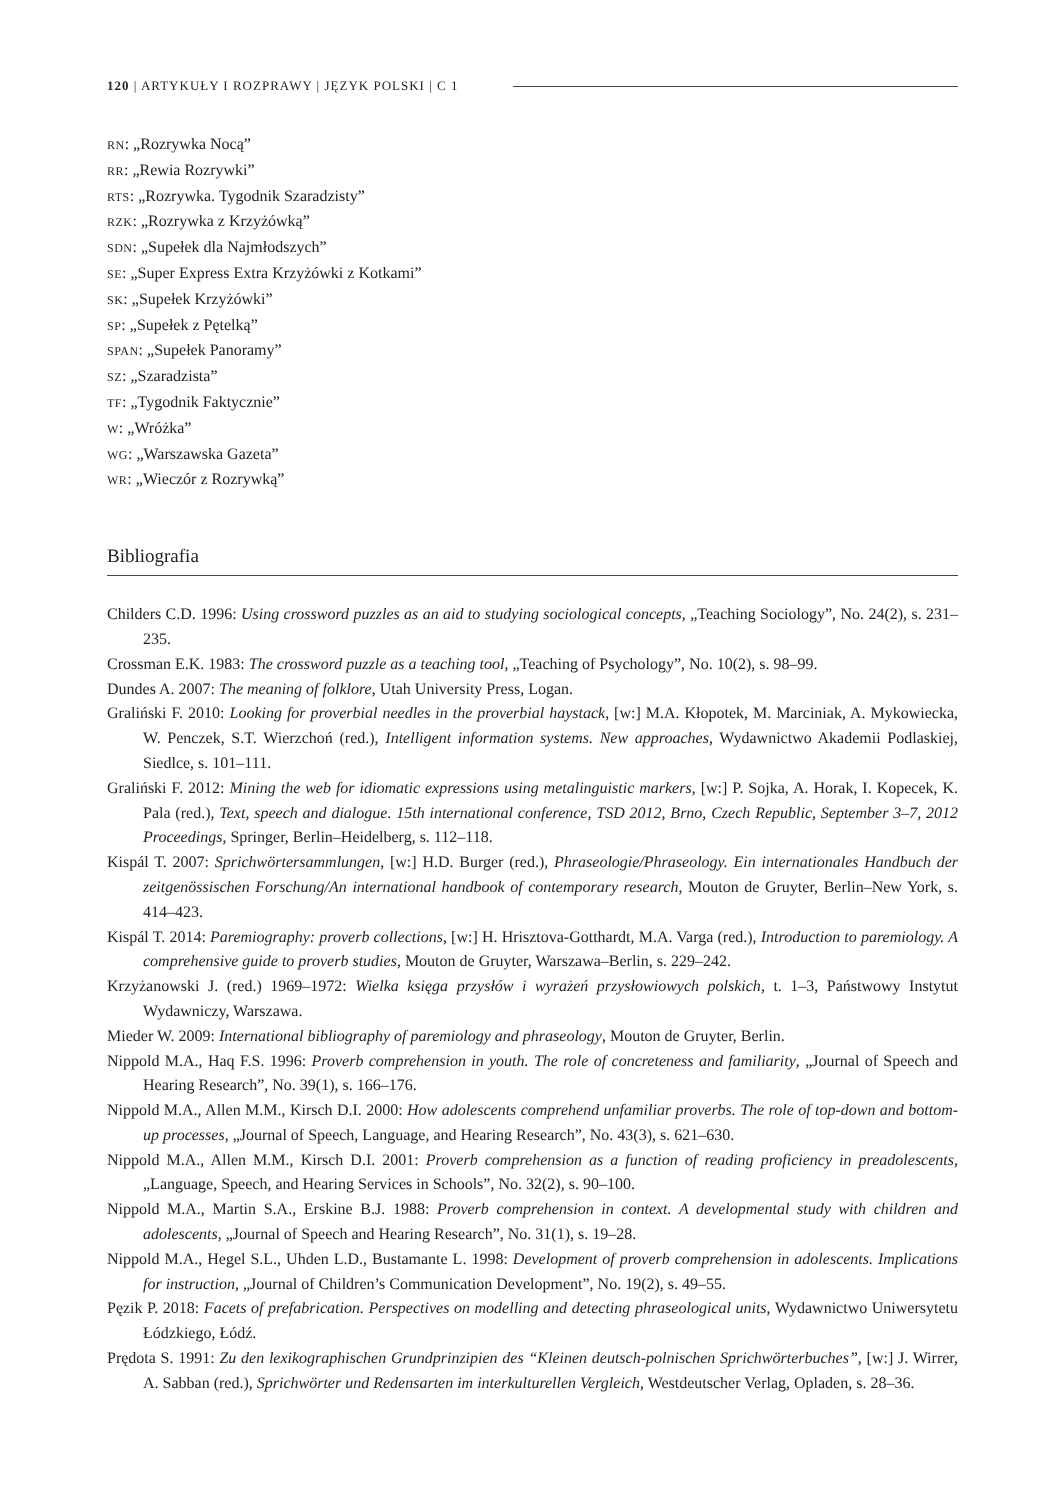120 | ARTYKUŁY I ROZPRAWY | JĘZYK POLSKI | C 1
RN: „Rozrywka Nocą”
RR: „Rewia Rozrywki”
RTS: „Rozrywka. Tygodnik Szaradzisty”
RZK: „Rozrywka z Krzyżówką”
SDN: „Supełek dla Najmłodszych”
SE: „Super Express Extra Krzyżówki z Kotkami”
SK: „Supełek Krzyżówki”
SP: „Supełek z Pętelką”
SPAN: „Supełek Panoramy”
SZ: „Szaradzista”
TF: „Tygodnik Faktycznie”
W: „Wróżka”
WG: „Warszawska Gazeta”
WR: „Wieczór z Rozrywką”
Bibliografia
Childers C.D. 1996: Using crossword puzzles as an aid to studying sociological concepts, „Teaching Sociology”, No. 24(2), s. 231–235.
Crossman E.K. 1983: The crossword puzzle as a teaching tool, „Teaching of Psychology”, No. 10(2), s. 98–99.
Dundes A. 2007: The meaning of folklore, Utah University Press, Logan.
Graliński F. 2010: Looking for proverbial needles in the proverbial haystack, [w:] M.A. Kłopotek, M. Marciniak, A. Mykowiecka, W. Penczek, S.T. Wierzchoń (red.), Intelligent information systems. New approaches, Wydawnictwo Akademii Podlaskiej, Siedlce, s. 101–111.
Graliński F. 2012: Mining the web for idiomatic expressions using metalinguistic markers, [w:] P. Sojka, A. Horak, I. Kopecek, K. Pala (red.), Text, speech and dialogue. 15th international conference, TSD 2012, Brno, Czech Republic, September 3–7, 2012 Proceedings, Springer, Berlin–Heidelberg, s. 112–118.
Kispál T. 2007: Sprichwörtersammlungen, [w:] H.D. Burger (red.), Phraseologie/Phraseology. Ein internationales Handbuch der zeitgenössischen Forschung/An international handbook of contemporary research, Mouton de Gruyter, Berlin–New York, s. 414–423.
Kispál T. 2014: Paremiography: proverb collections, [w:] H. Hrisztova-Gotthardt, M.A. Varga (red.), Introduction to paremiology. A comprehensive guide to proverb studies, Mouton de Gruyter, Warszawa–Berlin, s. 229–242.
Krzyżanowski J. (red.) 1969–1972: Wielka księga przysłów i wyrażeń przysłowiowych polskich, t. 1–3, Państwowy Instytut Wydawniczy, Warszawa.
Mieder W. 2009: International bibliography of paremiology and phraseology, Mouton de Gruyter, Berlin.
Nippold M.A., Haq F.S. 1996: Proverb comprehension in youth. The role of concreteness and familiarity, „Journal of Speech and Hearing Research”, No. 39(1), s. 166–176.
Nippold M.A., Allen M.M., Kirsch D.I. 2000: How adolescents comprehend unfamiliar proverbs. The role of top-down and bottom-up processes, „Journal of Speech, Language, and Hearing Research”, No. 43(3), s. 621–630.
Nippold M.A., Allen M.M., Kirsch D.I. 2001: Proverb comprehension as a function of reading proficiency in preadolescents, „Language, Speech, and Hearing Services in Schools”, No. 32(2), s. 90–100.
Nippold M.A., Martin S.A., Erskine B.J. 1988: Proverb comprehension in context. A developmental study with children and adolescents, „Journal of Speech and Hearing Research”, No. 31(1), s. 19–28.
Nippold M.A., Hegel S.L., Uhden L.D., Bustamante L. 1998: Development of proverb comprehension in adolescents. Implications for instruction, „Journal of Children’s Communication Development”, No. 19(2), s. 49–55.
Pęzik P. 2018: Facets of prefabrication. Perspectives on modelling and detecting phraseological units, Wydawnictwo Uniwersytetu Łódzkiego, Łódź.
Prędota S. 1991: Zu den lexikographischen Grundprinzipien des “Kleinen deutsch-polnischen Sprichwörterbuches”, [w:] J. Wirrer, A. Sabban (red.), Sprichwörter und Redensarten im interkulturellen Vergleich, Westdeutscher Verlag, Opladen, s. 28–36.